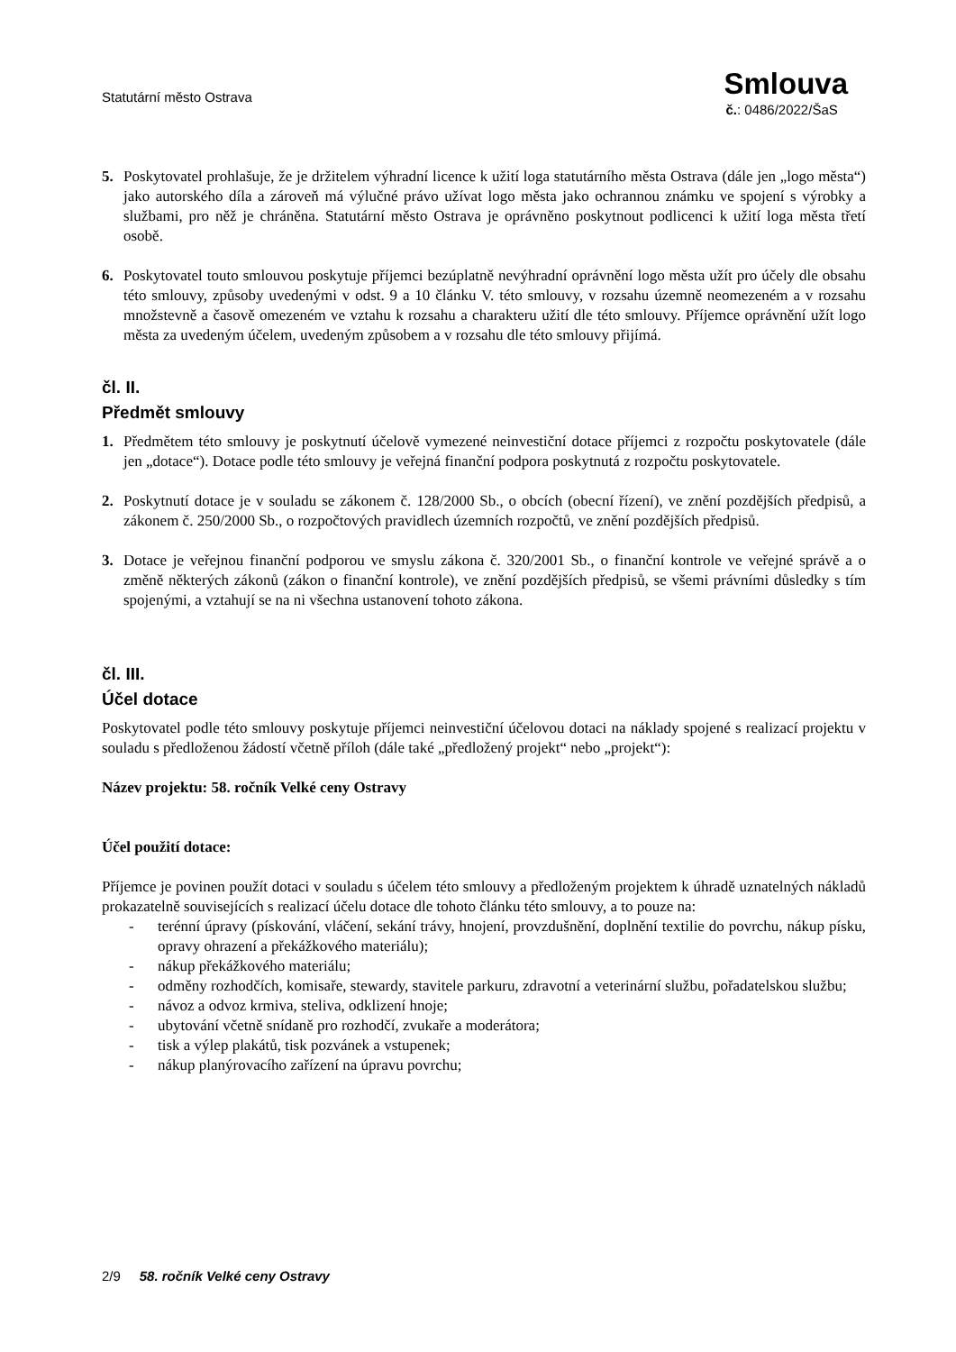Statutární město Ostrava
Smlouva
č.: 0486/2022/ŠaS
5. Poskytovatel prohlašuje, že je držitelem výhradní licence k užití loga statutárního města Ostrava (dále jen „logo města“) jako autorského díla a zároveň má výlučné právo užívat logo města jako ochrannou známku ve spojení s výrobky a službami, pro něž je chráněna. Statutární město Ostrava je oprávněno poskytnout podlicenci k užití loga města třetí osobě.
6. Poskytovatel touto smlouvou poskytuje příjemci bezúplatně nevýhradní oprávnění logo města užít pro účely dle obsahu této smlouvy, způsoby uvedenými v odst. 9 a 10 článku V. této smlouvy, v rozsahu územně neomezeném a v rozsahu množstevně a časově omezeném ve vztahu k rozsahu a charakteru užití dle této smlouvy. Příjemce oprávnění užít logo města za uvedeným účelem, uvedeným způsobem a v rozsahu dle této smlouvy přijímá.
čl. II.
Předmět smlouvy
1. Předmětem této smlouvy je poskytnutí účelově vymezené neinvestiční dotace příjemci z rozpočtu poskytovatele (dále jen „dotace“). Dotace podle této smlouvy je veřejná finanční podpora poskytnutá z rozpočtu poskytovatele.
2. Poskytnutí dotace je v souladu se zákonem č. 128/2000 Sb., o obcích (obecní řízení), ve znění pozdějších předpisů, a zákonem č. 250/2000 Sb., o rozpočtových pravidlech územních rozpočtů, ve znění pozdějších předpisů.
3. Dotace je veřejnou finanční podporou ve smyslu zákona č. 320/2001 Sb., o finanční kontrole ve veřejné správě a o změně některých zákonů (zákon o finanční kontrole), ve znění pozdějších předpisů, se všemi právními důsledky s tím spojenými, a vztahují se na ni všechna ustanovení tohoto zákona.
čl. III.
Účel dotace
Poskytovatel podle této smlouvy poskytuje příjemci neinvestiční účelovou dotaci na náklady spojené s realizací projektu v souladu s předloženou žádostí včetně příloh (dále také „předložený projekt“ nebo „projekt“):
Název projektu: 58. ročník Velké ceny Ostravy
Účel použití dotace:
Příjemce je povinen použít dotaci v souladu s účelem této smlouvy a předloženým projektem k úhradě uznatelných nákladů prokazatelně souvisejících s realizací účelu dotace dle tohoto článku této smlouvy, a to pouze na:
- terénní úpravy (pískování, vláčení, sekání trávy, hnojení, provzdušnění, doplnění textilie do povrchu, nákup písku, opravy ohrazení a překážkového materiálu);
- nákup překážkového materiálu;
- odměny rozhodčích, komisaře, stewardy, stavitele parkuru, zdravotní a veterinární službu, pořadatelskou službu;
- návoz a odvoz krmiva, steliva, odklizení hnoje;
- ubytování včetně snídaně pro rozhodčí, zvukaře a moderátora;
- tisk a výlep plakátů, tisk pozvánek a vstupenek;
- nákup planýrovacího zařízení na úpravu povrchu;
2/9 58. ročník Velké ceny Ostravy